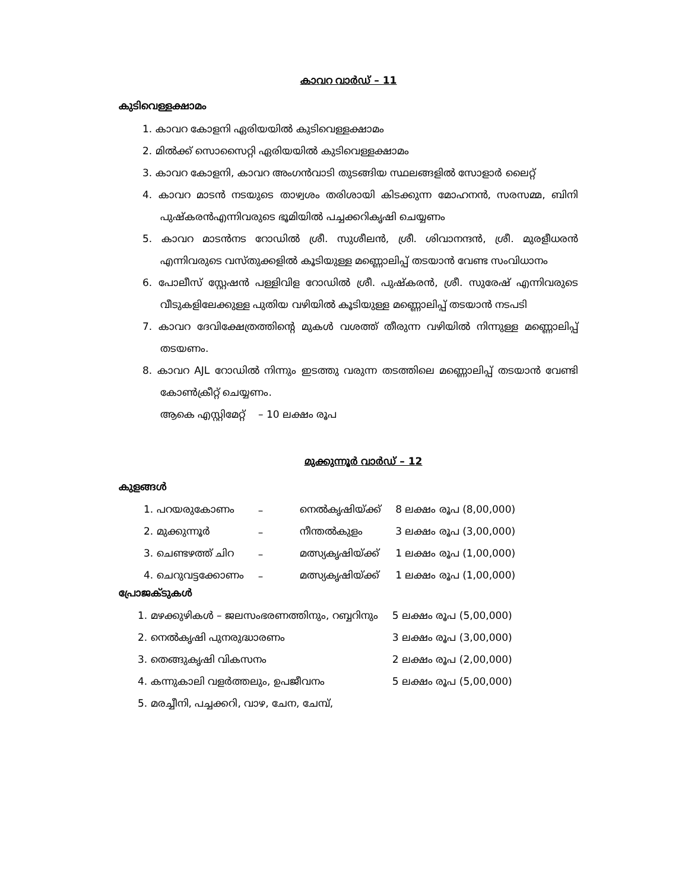കാവറ വാർഡ് – 11
കുടിവെള്ളക്ഷാമം
1. കാവറ കോളനി ഏരിയയിൽ കുടിവെള്ളക്ഷാമം
2. മിൽക്ക് സൊസൈറ്റി ഏരിയയിൽ കുടിവെള്ളക്ഷാമം
3. കാവറ കോളനി, കാവറ അംഗൻവാടി തുടങ്ങിയ സ്ഥലങ്ങളിൽ സോളാർ ലൈറ്റ്
4. കാവറ മാടൻ നടയുടെ താഴ്വശം തരിശായി കിടക്കുന്ന മോഹനൻ, സരസമ്മ, ബിനി പുഷ്കരൻഎന്നിവരുടെ ഭൂമിയിൽ പച്ചക്കറികൃഷി ചെയ്യണം
5. കാവറ മാടൻനട റോഡിൽ ശ്രീ. സുശീലൻ, ശ്രീ. ശിവാനന്ദൻ, ശ്രീ. മുരളീധരൻ എന്നിവരുടെ വസ്തുക്കളിൽ കൂടിയുള്ള മണ്ണൊലിപ്പ് തടയാൻ വേണ്ട സംവിധാനം
6. പോലീസ് സ്റ്റേഷൻ പള്ളിവിള റോഡിൽ ശ്രീ. പുഷ്കരൻ, ശ്രീ. സുരേഷ് എന്നിവരുടെ വീടുകളിലേക്കുള്ള പുതിയ വഴിയിൽ കൂടിയുള്ള മണ്ണൊലിപ്പ് തടയാൻ നടപടി
7. കാവറ ദേവിക്ഷേത്രത്തിന്റെ മുകൾ വശത്ത് തീരുന്ന വഴിയിൽ നിന്നുള്ള മണ്ണൊലിപ്പ് തടയണം.
8. കാവറ AJL റോഡിൽ നിന്നും ഇടത്തു വരുന്ന തടത്തിലെ മണ്ണൊലിപ്പ് തടയാൻ വേണ്ടി കോൺക്രീറ്റ് ചെയ്യണം.
ആകെ എസ്റ്റിമേറ്റ് – 10 ലക്ഷം രൂപ
മുക്കുന്നൂർ വാർഡ് – 12
കുളങ്ങൾ
| 1. പറയരുകോണം | – | നെൽകൃഷിയ്ക്ക് | 8 ലക്ഷം രൂപ (8,00,000) |
| 2. മുക്കുന്നൂർ | – | നീന്തൽകുളം | 3 ലക്ഷം രൂപ (3,00,000) |
| 3. ചെണ്ടഴത്ത് ചിറ | – | മത്സ്യകൃഷിയ്ക്ക് | 1 ലക്ഷം രൂപ (1,00,000) |
| 4. ചെറുവട്ടക്കോണം | – | മത്സ്യകൃഷിയ്ക്ക് | 1 ലക്ഷം രൂപ (1,00,000) |
പ്രോജക്ടുകൾ
| 1. മഴക്കുഴികൾ – ജലസംഭരണത്തിനും, റബ്ബറിനും | 5 ലക്ഷം രൂപ (5,00,000) |
| 2. നെൽകൃഷി പുനരുദ്ധാരണം | 3 ലക്ഷം രൂപ (3,00,000) |
| 3. തെങ്ങുകൃഷി വികസനം | 2 ലക്ഷം രൂപ (2,00,000) |
| 4. കന്നുകാലി വളർത്തലും, ഉപജീവനം | 5 ലക്ഷം രൂപ (5,00,000) |
| 5. മരച്ചീനി, പച്ചക്കറി, വാഴ, ചേന, ചേമ്പ്, | |